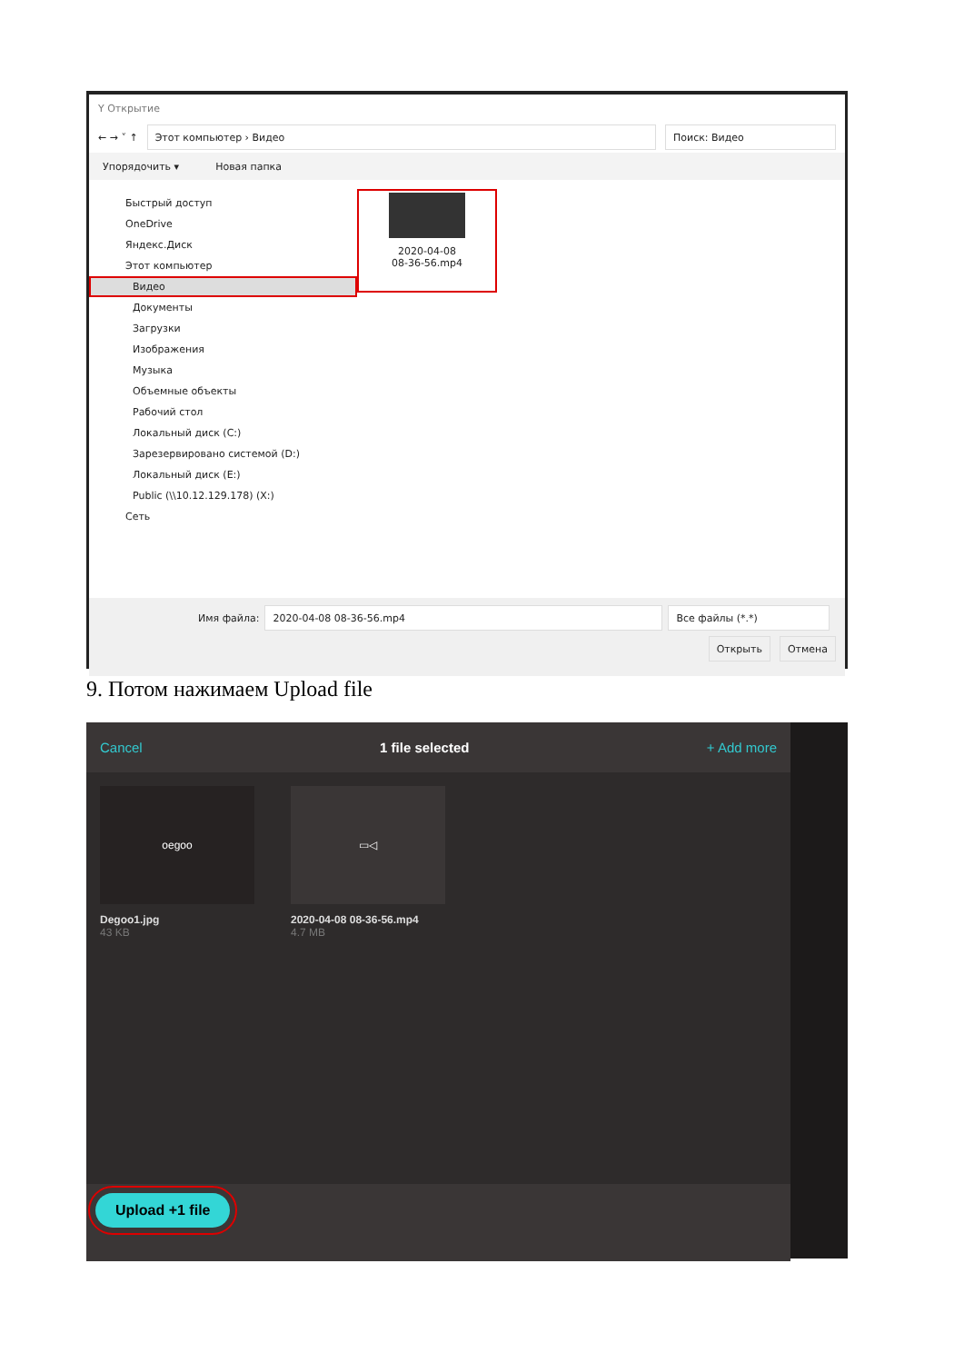Y Открытие
← → ˅ ↑
Этот компьютер › Видео Поиск: Видео
Упорядочить ▾ Новая папка
Быстрый доступ
OneDrive
Яндекс.Диск
Этот компьютер
Видео
Документы
Загрузки
Изображения
Музыка
Объемные объекты
Рабочий стол
Локальный диск (C:)
Зарезервировано системой (D:)
Локальный диск (E:)
Public (\\10.12.129.178) (X:)
Сеть
2020-04-08
08-36-56.mp4
Имя файла:
2020-04-08 08-36-56.mp4 Все файлы (*.*)
Открыть Отмена
9. Потом нажимаем Upload file
Cancel 1 file selected + Add more
oegoo
Degoo1.jpg
43 KB
▭◁
2020-04-08 08-36-56.mp4
4.7 MB
Upload +1 file